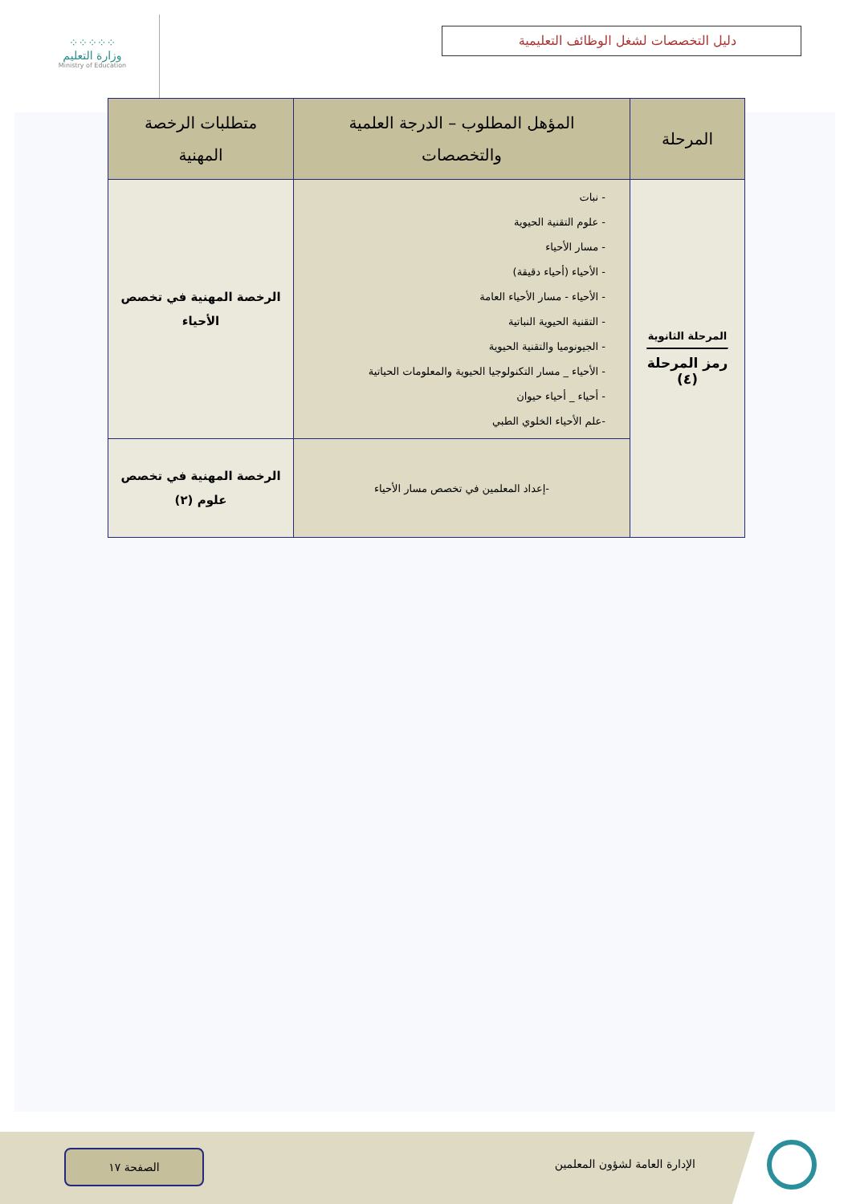⁘⁘⁘⁘⁘
وزارة التعليم
Ministry of Education
دليل التخصصات لشغل الوظائف التعليمية
| المرحلة | المؤهل المطلوب – الدرجة العلمية والتخصصات | متطلبات الرخصة المهنية |
| --- | --- | --- |
| المرحلة الثانوية رمز المرحلة (٤) | - نبات - علوم التقنية الحيوية - مسار الأحياء - الأحياء (أحياء دقيقة) - الأحياء - مسار الأحياء العامة - التقنية الحيوية النباتية - الجيونوميا والتقنية الحيوية - الأحياء _ مسار التكنولوجيا الحيوية والمعلومات الحياتية - أحياء _ أحياء حيوان -علم الأحياء الخلوي الطبي | الرخصة المهنية في تخصص الأحياء |
| | -إعداد المعلمين في تخصص مسار الأحياء | الرخصة المهنية في تخصص علوم (٢) |
الإدارة العامة لشؤون المعلمين
الصفحة ١٧